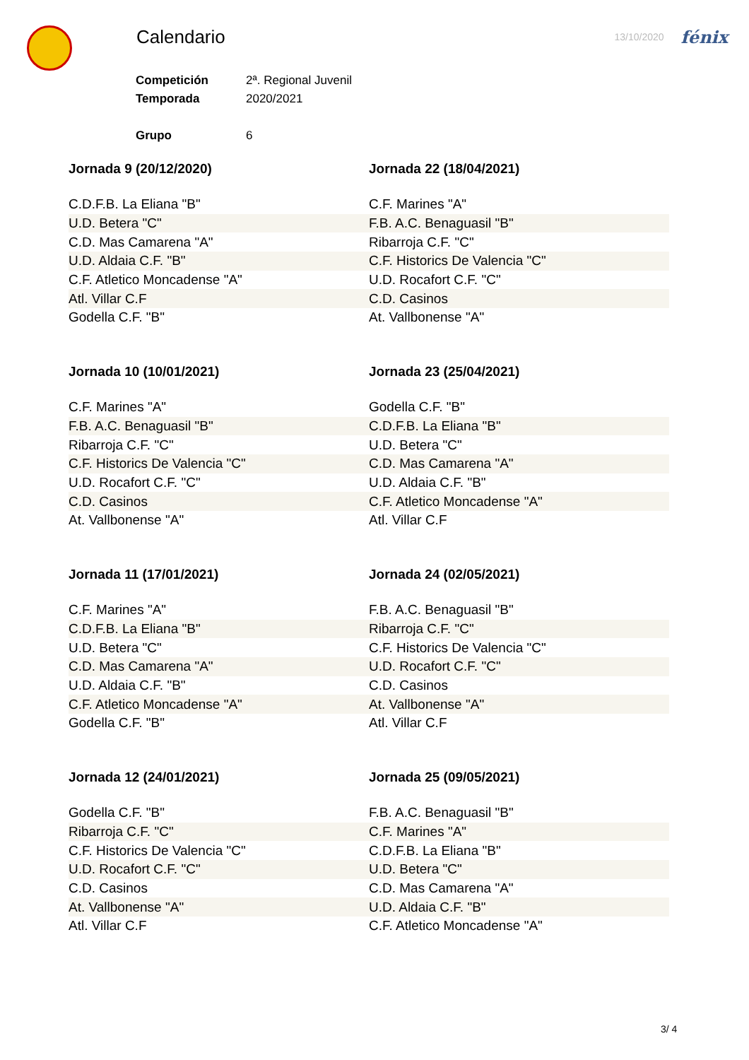Calendario
13/10/2020 fénix
| Competición | 2ª. Regional Juvenil |
| Temporada | 2020/2021 |
| Grupo | 6 |
Jornada 9 (20/12/2020)
| C.D.F.B. La Eliana "B" |
| U.D. Betera "C" |
| C.D. Mas Camarena "A" |
| U.D. Aldaia C.F. "B" |
| C.F. Atletico Moncadense "A" |
| Atl. Villar C.F |
| Godella C.F. "B" |
Jornada 22 (18/04/2021)
| C.F. Marines "A" |
| F.B. A.C. Benaguasil "B" |
| Ribarroja C.F. "C" |
| C.F. Historics De Valencia "C" |
| U.D. Rocafort C.F. "C" |
| C.D. Casinos |
| At. Vallbonense "A" |
Jornada 10 (10/01/2021)
| C.F. Marines "A" |
| F.B. A.C. Benaguasil "B" |
| Ribarroja C.F. "C" |
| C.F. Historics De Valencia "C" |
| U.D. Rocafort C.F. "C" |
| C.D. Casinos |
| At. Vallbonense "A" |
Jornada 23 (25/04/2021)
| Godella C.F. "B" |
| C.D.F.B. La Eliana "B" |
| U.D. Betera "C" |
| C.D. Mas Camarena "A" |
| U.D. Aldaia C.F. "B" |
| C.F. Atletico Moncadense "A" |
| Atl. Villar C.F |
Jornada 11 (17/01/2021)
| C.F. Marines "A" |
| C.D.F.B. La Eliana "B" |
| U.D. Betera "C" |
| C.D. Mas Camarena "A" |
| U.D. Aldaia C.F. "B" |
| C.F. Atletico Moncadense "A" |
| Godella C.F. "B" |
Jornada 24 (02/05/2021)
| F.B. A.C. Benaguasil "B" |
| Ribarroja C.F. "C" |
| C.F. Historics De Valencia "C" |
| U.D. Rocafort C.F. "C" |
| C.D. Casinos |
| At. Vallbonense "A" |
| Atl. Villar C.F |
Jornada 12 (24/01/2021)
| Godella C.F. "B" |
| Ribarroja C.F. "C" |
| C.F. Historics De Valencia "C" |
| U.D. Rocafort C.F. "C" |
| C.D. Casinos |
| At. Vallbonense "A" |
| Atl. Villar C.F |
Jornada 25 (09/05/2021)
| F.B. A.C. Benaguasil "B" |
| C.F. Marines "A" |
| C.D.F.B. La Eliana "B" |
| U.D. Betera "C" |
| C.D. Mas Camarena "A" |
| U.D. Aldaia C.F. "B" |
| C.F. Atletico Moncadense "A" |
3/ 4